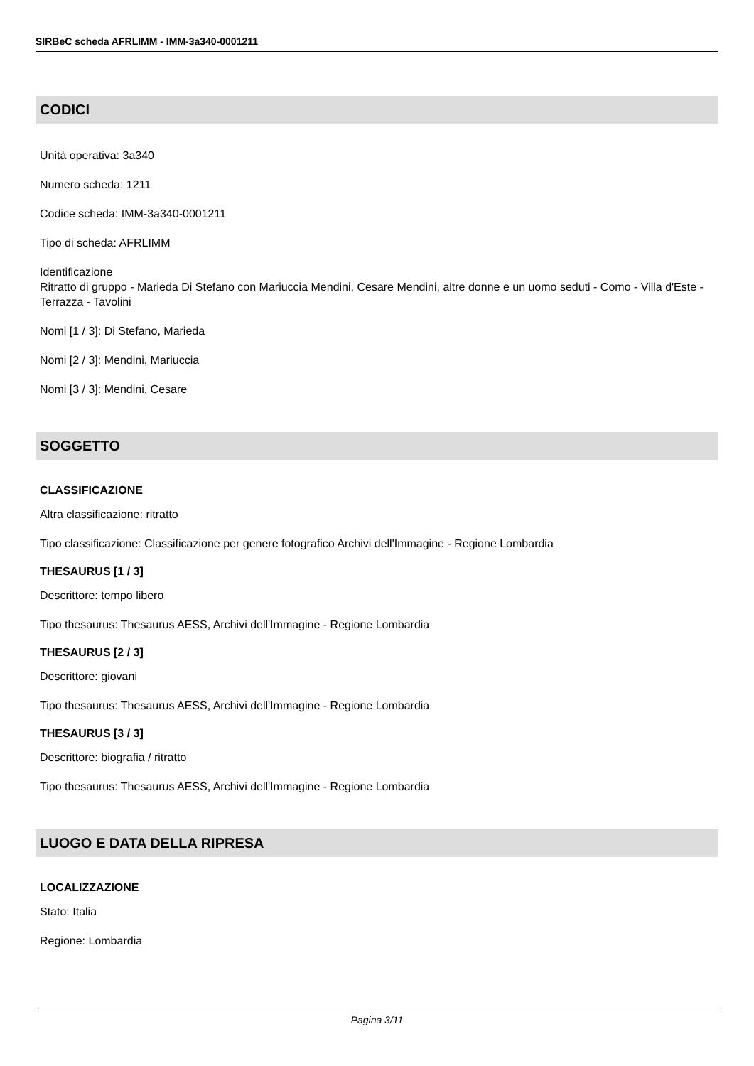SIRBeC scheda AFRLIMM - IMM-3a340-0001211
CODICI
Unità operativa: 3a340
Numero scheda: 1211
Codice scheda: IMM-3a340-0001211
Tipo di scheda: AFRLIMM
Identificazione
Ritratto di gruppo - Marieda Di Stefano con Mariuccia Mendini, Cesare Mendini, altre donne e un uomo seduti - Como - Villa d'Este - Terrazza - Tavolini
Nomi [1 / 3]: Di Stefano, Marieda
Nomi [2 / 3]: Mendini, Mariuccia
Nomi [3 / 3]: Mendini, Cesare
SOGGETTO
CLASSIFICAZIONE
Altra classificazione: ritratto
Tipo classificazione: Classificazione per genere fotografico Archivi dell'Immagine - Regione Lombardia
THESAURUS [1 / 3]
Descrittore: tempo libero
Tipo thesaurus: Thesaurus AESS, Archivi dell'Immagine - Regione Lombardia
THESAURUS [2 / 3]
Descrittore: giovani
Tipo thesaurus: Thesaurus AESS, Archivi dell'Immagine - Regione Lombardia
THESAURUS [3 / 3]
Descrittore: biografia / ritratto
Tipo thesaurus: Thesaurus AESS, Archivi dell'Immagine - Regione Lombardia
LUOGO E DATA DELLA RIPRESA
LOCALIZZAZIONE
Stato: Italia
Regione: Lombardia
Pagina 3/11